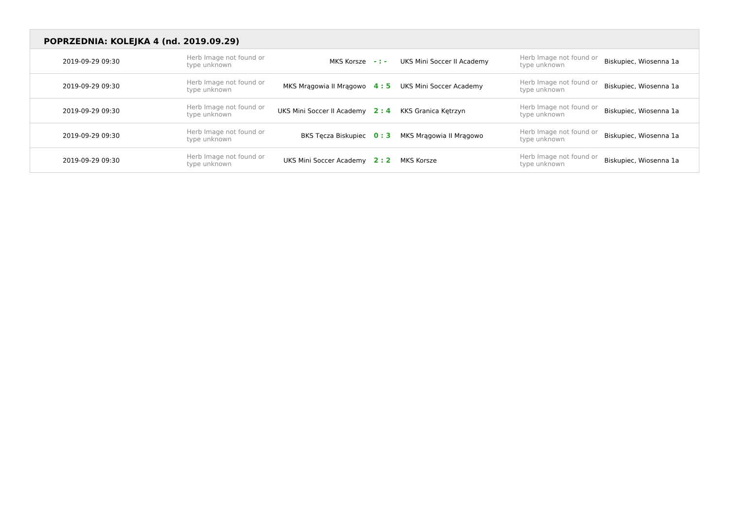POPRZEDNIA: KOLEJKA 4 (nd. 2019.09.29)
| 2019-09-29 09:30 | Herb Image not found or type unknown | MKS Korsze | - : - | UKS Mini Soccer II Academy | Herb Image not found or type unknown | Biskupiec, Wiosenna 1a |
| 2019-09-29 09:30 | Herb Image not found or type unknown | MKS Mrągowia II Mrągowo | 4 : 5 | UKS Mini Soccer Academy | Herb Image not found or type unknown | Biskupiec, Wiosenna 1a |
| 2019-09-29 09:30 | Herb Image not found or type unknown | UKS Mini Soccer II Academy | 2 : 4 | KKS Granica Kętrzyn | Herb Image not found or type unknown | Biskupiec, Wiosenna 1a |
| 2019-09-29 09:30 | Herb Image not found or type unknown | BKS Tęcza Biskupiec | 0 : 3 | MKS Mrągowia II Mrągowo | Herb Image not found or type unknown | Biskupiec, Wiosenna 1a |
| 2019-09-29 09:30 | Herb Image not found or type unknown | UKS Mini Soccer Academy | 2 : 2 | MKS Korsze | Herb Image not found or type unknown | Biskupiec, Wiosenna 1a |